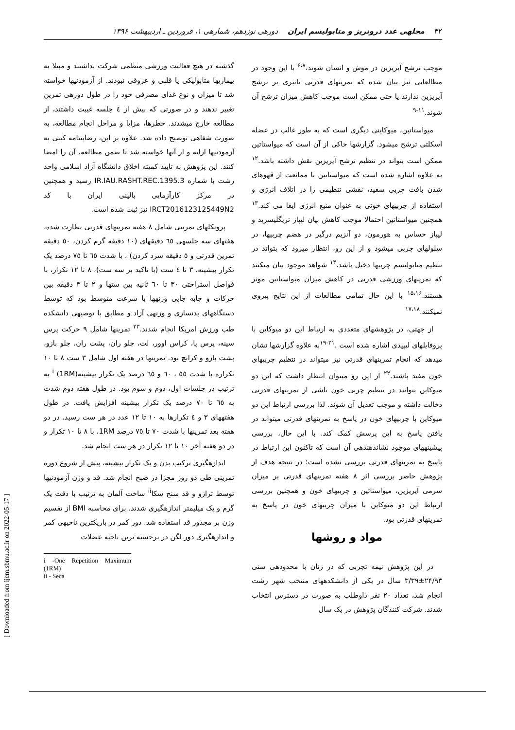۴۲ مجلهی غدد درونریز و متابولیسم ایران دورهی نوزدهم، شمارهی ۱، فروردین ـ اردیبهشت ۱۳۹۶
موجب ترشح آیریزین در موش و انسان شوند،<sup>۶،۸</sup> با این وجود در مطالعاتی نیز بیان شده که تمرینهای قدرتی تاثیری بر ترشح آیریزین ندارند یا حتی ممکن است موجب کاهش میزان ترشح آن شوند.<sup>۱۱-۹</sup>
میواستاتین، میوکاینی دیگری است که به طور غالب در عضله اسکلتی ترشح میشود. گزارشها حاکی از آن است که میواستاتین ممکن است بتواند در تنظیم ترشح آیریزین نقش داشته باشد.<sup>۱۲</sup> به علاوه اشاره شده است که میواستاتین با ممانعت از قهوهای شدن بافت چربی سفید، نقشی تنظیمی را در اتلاف انرژی و استفاده از چربیهای خونی به عنوان منبع انرژی ایفا می کند.<sup>۱۳</sup> همچنین میواستاتین احتمالا موجب کاهش بیان لیپاز تریگلیسرید و لیپاز حساس به هورمون، دو آنزیم درگیر در هضم چربیها، در سلولهای چربی میشود و از این رو، انتظار میرود که بتواند در تنظیم متابولیسم چربیها دخیل باشد.<sup>۱۴</sup> شواهد موجود بیان میکنند که تمرینهای ورزشی قدرتی در کاهش میزان میواستاتین موثر هستند.<sup>۱۵،۱۶</sup> با این حال تمامی مطالعات از این نتایج پیروی نمیکنند.<sup>۱۷،۱۸</sup>
از جهتی، در پژوهشهای متعددی به ارتباط این دو میوکاین با پروفایلهای لیپیدی اشاره شده است .<sup>۲۱-۱۹</sup>به علاوه گزارشها نشان میدهد که انجام تمرینهای قدرتی نیز میتواند در نتظیم چربیهای خون مفید باشند.<sup>۲۲</sup> از این رو میتوان انتظار داشت که این دو میوکاین بتوانند در تنظیم چربی خون ناشی از تمرینهای قدرتی دخالت داشته و موجب تعدیل آن شوند. لذا بررسی ارتباط این دو میوکاین با چربیهای خون در پاسخ به تمرینهای قدرتی میتواند در یافتن پاسخ به این پرسش کمک کند. با این حال، بررسی پیشینههای موجود نشاندهندهی آن است که تاکنون این ارتباط در پاسخ به تمرینهای قدرتی بررسی نشده است؛ در نتیجه هدف از پژوهش حاضر بررسی اثر ۸ هفته تمرینهای قدرتی بر میزان سرمی آیریزین، میواستاتین و چربیهای خون و همچنین بررسی ارتباط این دو میوکاین با میزان چربیهای خون در پاسخ به تمرینهای قدرتی بود.
مواد و روشها
در این پژوهش نیمه تجربی که در زنان با محدودهی سنی ۲۴/۹۳±۳/۳۹ سال در یکی از دانشکدههای منتخب شهر رشت انجام شد، تعداد ۲۰ نفر داوطلب به صورت در دسترس انتخاب شدند. شرکت کنندگان پژوهش در یک سال
گذشته در هیچ فعالیت ورزشی منظمی شرکت نداشتند و مبتلا به بیماریها متابولیکی یا قلبی و عروقی نبودند. از آزمودنیها خواسته شد تا میزان و نوع غذای مصرفی خود را در طول دورهی تمرین تغییر ندهند و در صورتی که بیش از ٤ جلسه غیبت داشتند، از مطالعه خارج میشدند. خطرها، مزایا و مراحل انجام مطالعه، به صورت شفاهی توضیح داده شد. علاوه بر این، رضایتنامه کتبی به آزمودنیها ارایه و از آنها خواسته شد تا ضمن مطالعه، آن را امضا کنند. این پژوهش به تایید کمیته اخلاق دانشگاه آزاد اسلامی واحد رشت با شماره IR.IAU.RASHT.REC.1395.3 رسید و همچنین در مرکز کارآزمایی بالینی ایران با کد IRCT2016123125449N2 نیز ثبت شده است.
پروتکلهای تمرینی شامل ۸ هفته تمرینهای قدرتی نظارت شده، هفتهای سه جلسهی ٦٥ دقیقهای (۱۰ دقیقه گرم کردن، ٥۰ دقیقه تمرین قدرتی و ٥ دقیقه سرد کردن) ، با شدت ٦٥ تا ۷٥ درصد یک تکرار بیشینه، ۳ تا ٤ ست (با تاکید بر سه ست)، ۸ تا ۱۲ تکرار، با فواصل استراحتی ۳۰ تا ٦۰ ثانیه بین ستها و ۲ تا ۳ دقیقه بین حرکات و جابه جایی وزنهها با سرعت متوسط بود که توسط دستگاههای بدنسازی و وزنهی آزاد و مطابق با توصیهی دانشکده طب ورزش امریکا انجام شدند.<sup>۲۳</sup> تمرینها شامل ۹ حرکت پرس سینه، پرس پا، کراس اوور، لت، جلو ران، پشت ران، جلو بازو، پشت بازو و کرانچ بود. تمرینها در هفته اول شامل ۳ ست ۸ تا ۱۰ تکراره با شدت ٥٥ ، ٦۰ و ٦٥ درصد یک تکرار بیشینه<sup>i</sup> (1RM) به ترتیب در جلسات اول، دوم و سوم بود. در طول هفته دوم شدت به ٦٥ تا ۷۰ درصد یک تکرار بیشینه افزایش یافت. در طول هفتههای ۳ و ٤ تکرارها به ۱۰ تا ۱۲ عدد در هر ست رسید. در دو هفته بعد تمرینها با شدت ۷۰ تا ۷٥ درصد 1RM، با ۸ تا ۱۰ تکرار و در دو هفته آخر ۱۰ تا ۱۲ تکرار در هر ست انجام شد.
اندازهگیری ترکیب بدن و یک تکرار بیشینه، پیش از شروع دوره تمرینی طی دو روز مجزا در صبح انجام شد. قد و وزن آزمودنیها توسط ترازو و قد سنج سکا<sup>ii</sup> ساخت آلمان به ترتیب با دقت یک گرم و یک میلیمتر اندازهگیری شدند. برای محاسبه BMI از تقسیم وزن بر مجذور قد استفاده شد. دور کمر در باریکترین ناحیهی کمر و اندازهگیری دور لگن در برجسته ترین ناحیه عضلات
i -One Repetition Maximum (1RM)
ii - Seca
[ Downloaded from ijem.sbmu.ac.ir on 2022-05-17 ]